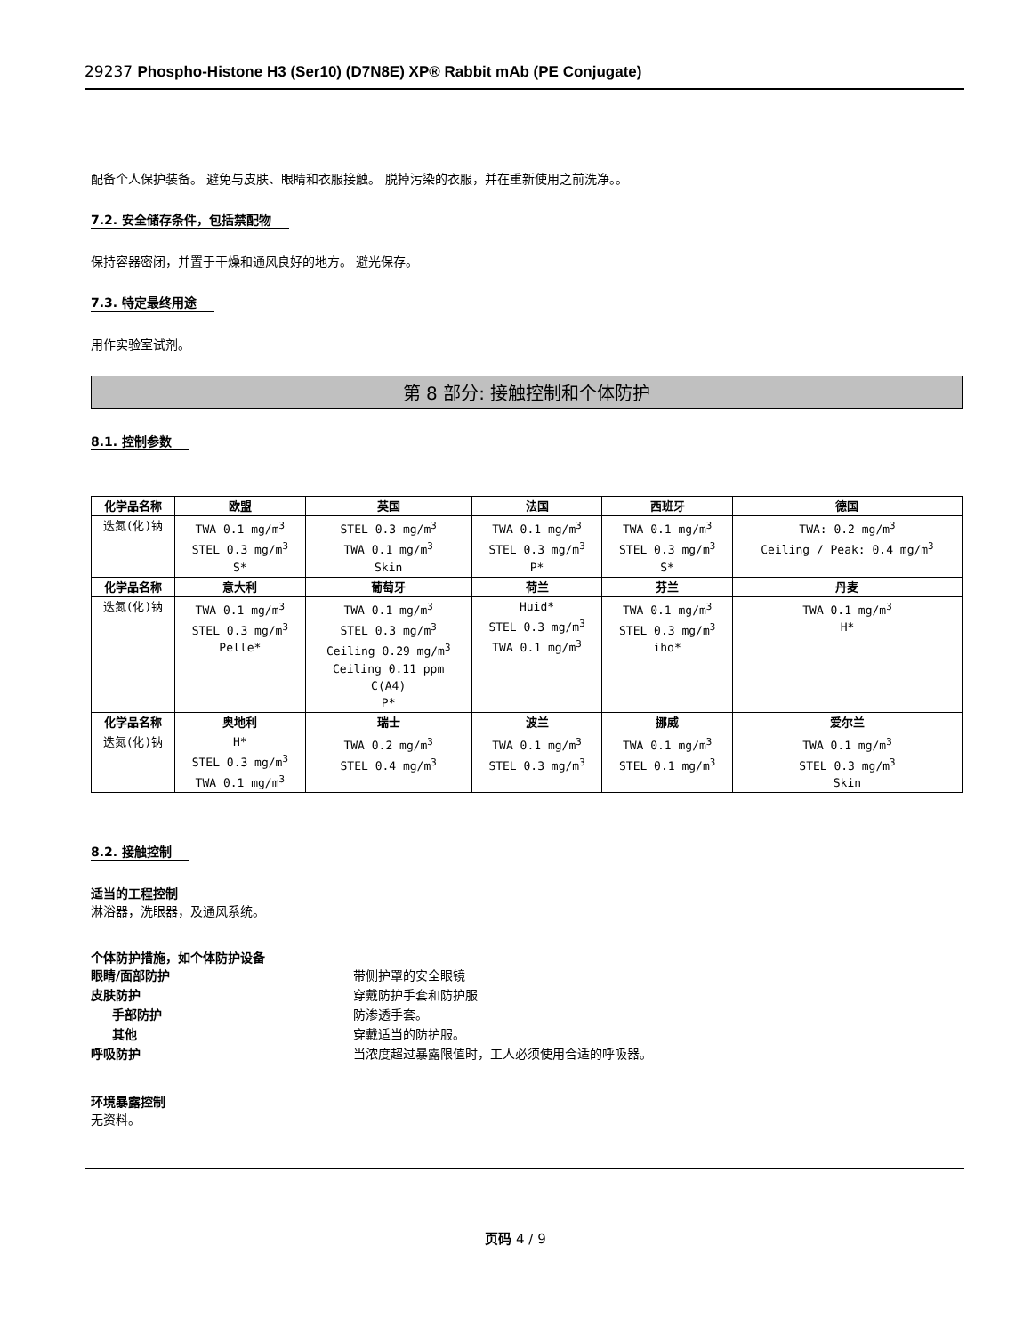29237 Phospho-Histone H3 (Ser10) (D7N8E) XP® Rabbit mAb (PE Conjugate)
配备个人保护装备。 避免与皮肤、眼睛和衣服接触。 脱掉污染的衣服，并在重新使用之前洗净。。
7.2. 安全储存条件，包括禁配物
保持容器密闭，并置于干燥和通风良好的地方。 避光保存。
7.3. 特定最终用途
用作实验室试剂。
第 8 部分: 接触控制和个体防护
8.1. 控制参数
| 化学品名称 | 欧盟 | 英国 | 法国 | 西班牙 | 德国 |
| --- | --- | --- | --- | --- | --- |
| 迭氮(化)钠 | TWA 0.1 mg/m<sup>3</sup> STEL 0.3 mg/m<sup>3</sup> S* | STEL 0.3 mg/m<sup>3</sup> TWA 0.1 mg/m<sup>3</sup> Skin | TWA 0.1 mg/m<sup>3</sup> STEL 0.3 mg/m<sup>3</sup> P* | TWA 0.1 mg/m<sup>3</sup> STEL 0.3 mg/m<sup>3</sup> S* | TWA: 0.2 mg/m<sup>3</sup> Ceiling / Peak: 0.4 mg/m<sup>3</sup> |
| 化学品名称 | 意大利 | 葡萄牙 | 荷兰 | 芬兰 | 丹麦 |
| 迭氮(化)钠 | TWA 0.1 mg/m<sup>3</sup> STEL 0.3 mg/m<sup>3</sup> Pelle* | TWA 0.1 mg/m<sup>3</sup> STEL 0.3 mg/m<sup>3</sup> Ceiling 0.29 mg/m<sup>3</sup> Ceiling 0.11 ppm C(A4) P* | Huid* STEL 0.3 mg/m<sup>3</sup> TWA 0.1 mg/m<sup>3</sup> | TWA 0.1 mg/m<sup>3</sup> STEL 0.3 mg/m<sup>3</sup> iho* | TWA 0.1 mg/m<sup>3</sup> H* |
| 化学品名称 | 奥地利 | 瑞士 | 波兰 | 挪威 | 爱尔兰 |
| 迭氮(化)钠 | H* STEL 0.3 mg/m<sup>3</sup> TWA 0.1 mg/m<sup>3</sup> | TWA 0.2 mg/m<sup>3</sup> STEL 0.4 mg/m<sup>3</sup> | TWA 0.1 mg/m<sup>3</sup> STEL 0.3 mg/m<sup>3</sup> | TWA 0.1 mg/m<sup>3</sup> STEL 0.1 mg/m<sup>3</sup> | TWA 0.1 mg/m<sup>3</sup> STEL 0.3 mg/m<sup>3</sup> Skin |
8.2. 接触控制
适当的工程控制
淋浴器，洗眼器，及通风系统。
个体防护措施，如个体防护设备
眼睛/面部防护 带侧护罩的安全眼镜
皮肤防护 穿戴防护手套和防护服
手部防护 防渗透手套。
其他 穿戴适当的防护服。
呼吸防护 当浓度超过暴露限值时，工人必须使用合适的呼吸器。
环境暴露控制
无资料。
页码 4 / 9